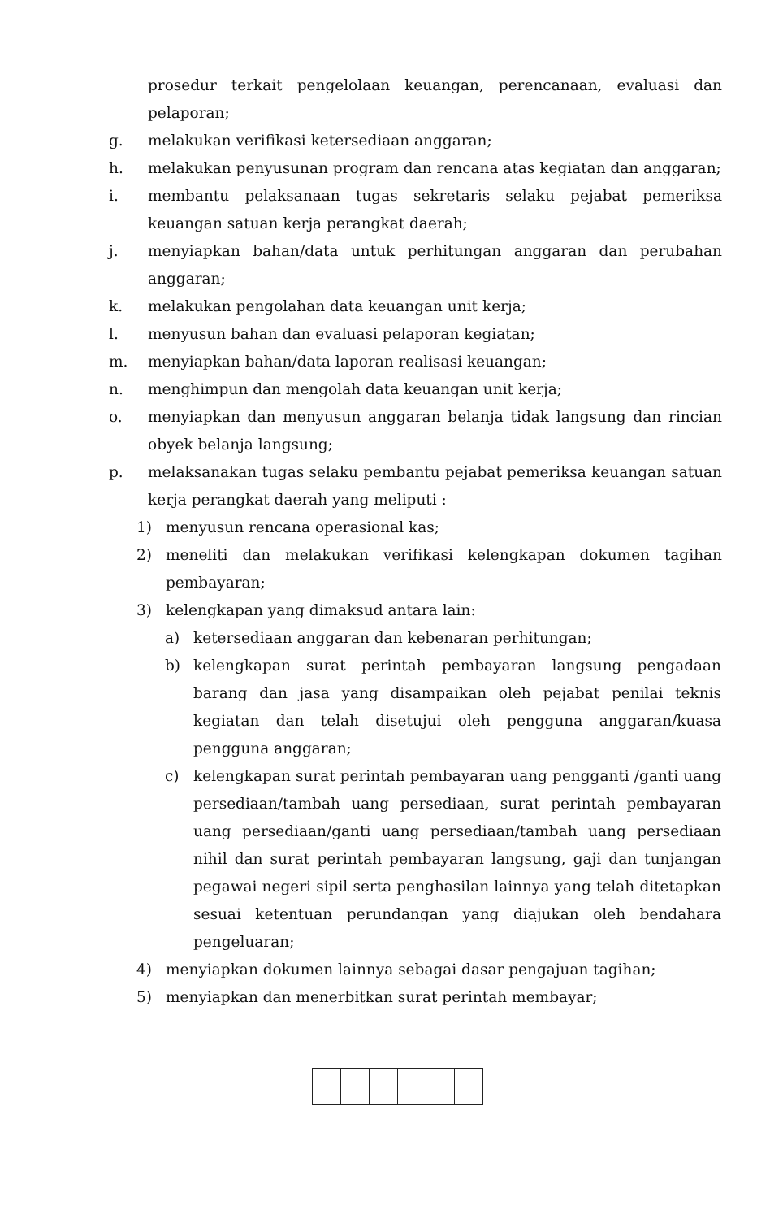prosedur terkait pengelolaan keuangan, perencanaan, evaluasi dan pelaporan;
g. melakukan verifikasi ketersediaan anggaran;
h. melakukan penyusunan program dan rencana atas kegiatan dan anggaran;
i. membantu pelaksanaan tugas sekretaris selaku pejabat pemeriksa keuangan satuan kerja perangkat daerah;
j. menyiapkan bahan/data untuk perhitungan anggaran dan perubahan anggaran;
k. melakukan pengolahan data keuangan unit kerja;
l. menyusun bahan dan evaluasi pelaporan kegiatan;
m. menyiapkan bahan/data laporan realisasi keuangan;
n. menghimpun dan mengolah data keuangan unit kerja;
o. menyiapkan dan menyusun anggaran belanja tidak langsung dan rincian obyek belanja langsung;
p. melaksanakan tugas selaku pembantu pejabat pemeriksa keuangan satuan kerja perangkat daerah yang meliputi :
1) menyusun rencana operasional kas;
2) meneliti dan melakukan verifikasi kelengkapan dokumen tagihan pembayaran;
3) kelengkapan yang dimaksud antara lain:
a) ketersediaan anggaran dan kebenaran perhitungan;
b) kelengkapan surat perintah pembayaran langsung pengadaan barang dan jasa yang disampaikan oleh pejabat penilai teknis kegiatan dan telah disetujui oleh pengguna anggaran/kuasa pengguna anggaran;
c) kelengkapan surat perintah pembayaran uang pengganti /ganti uang persediaan/tambah uang persediaan, surat perintah pembayaran uang persediaan/ganti uang persediaan/tambah uang persediaan nihil dan surat perintah pembayaran langsung, gaji dan tunjangan pegawai negeri sipil serta penghasilan lainnya yang telah ditetapkan sesuai ketentuan perundangan yang diajukan oleh bendahara pengeluaran;
4) menyiapkan dokumen lainnya sebagai dasar pengajuan tagihan;
5) menyiapkan dan menerbitkan surat perintah membayar;